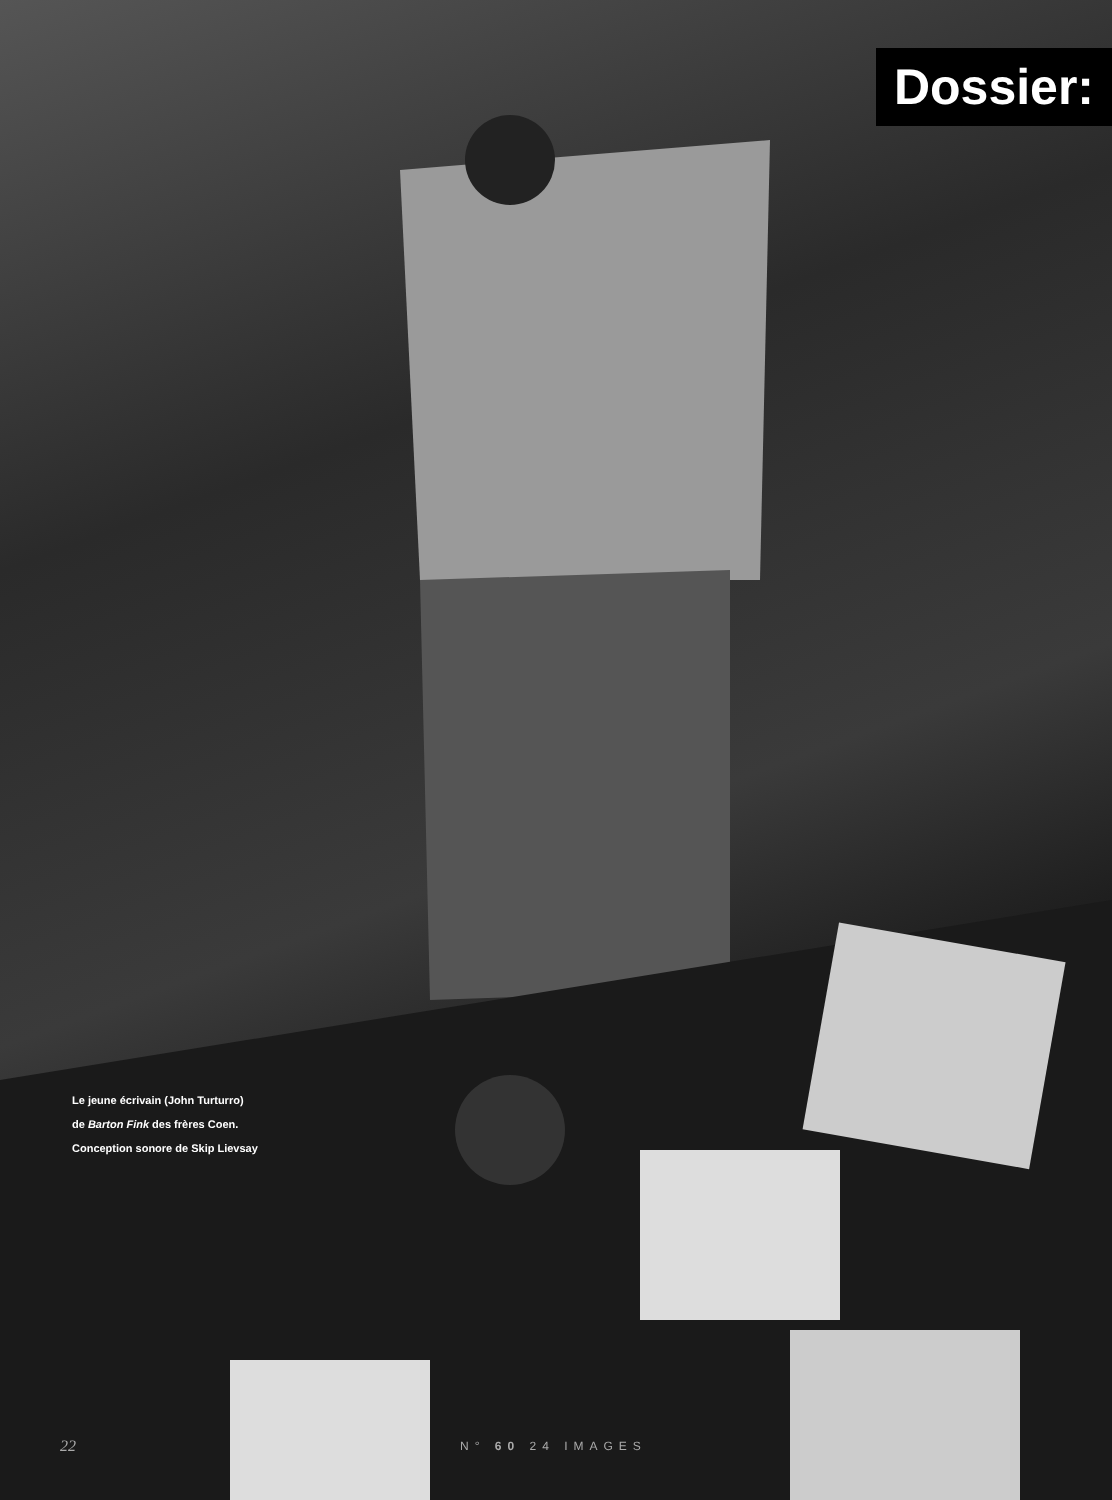Dossier:
Le jeune écrivain (John Turturro)
de Barton Fink des frères Coen.
Conception sonore de Skip Lievsay
22 N° 60 24 IMAGES